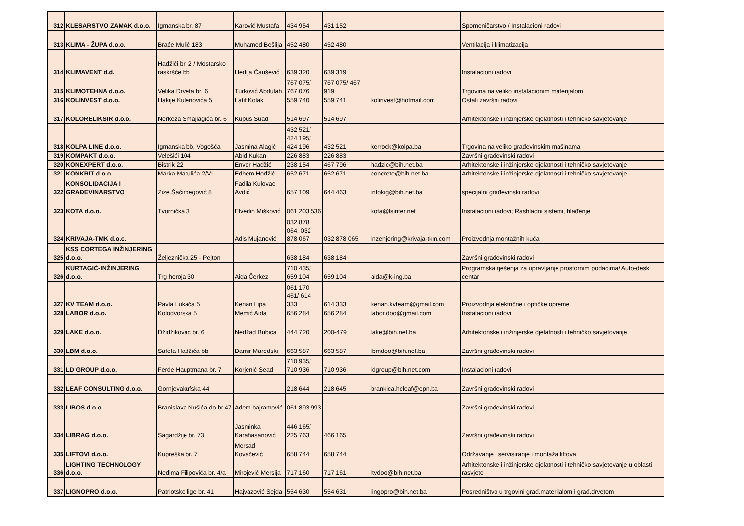| 312 | KLESARSTVO ZAMAK d.o.o. | Igmanska br. 87 | Karović Mustafa | 434 954 | 431 152 | | Spomeničarstvo / Instalacioni radovi |
| 313 | KLIMA - ŽUPA d.o.o. | Braće Mulić 183 | Muhamed Bešlija | 452 480 | 452 480 | | Ventilacija i klimatizacija |
| 314 | KLIMAVENT d.d. | Hadžići br. 2 / Mostarsko raskršće bb | Hedija Čaušević | 639 320 | 639 319 | | Instalacioni radovi |
| 315 | KLIMOTEHNA d.o.o. | Velika Drveta br. 6 | Turković Abdulah | 767 075/ 767 076 | 767 075/ 467 919 | | Trgovina na veliko instalacionim materijalom |
| 316 | KOLINVEST d.o.o. | Hakije Kulenovića 5 | Latif Kolak | 559 740 | 559 741 | kolinvest@hotmail.com | Ostali završni radovi |
| 317 | KOLORELIKSIR d.o.o. | Nerkeza Smajlagića br. 6 | Kupus Suad | 514 697 | 514 697 | | Arhitektonske i inžinjerske djelatnosti i tehničko savjetovanje |
| 318 | KOLPA LINE d.o.o. | Igmanska bb, Vogošća | Jasmina Alagić | 432 521/ 424 195/ 424 196 | 432 521 | kerrock@kolpa.ba | Trgovina na veliko građevinskim mašinama |
| 319 | KOMPAKT d.o.o. | Velešići 104 | Abid Kukan | 226 883 | 226 883 | | Završni građevinski radovi |
| 320 | KONEXPERT d.o.o. | Bistrik 22 | Enver Hadžić | 238 154 | 467 796 | hadzic@bih.net.ba | Arhitektonske i inžinjerske djelatnosti i tehničko savjetovanje |
| 321 | KONKRIT d.o.o. | Marka Marulića 2/VI | Edhem Hodžić | 652 671 | 652 671 | concrete@bih.net.ba | Arhitektonske i inžinjerske djelatnosti i tehničko savjetovanje |
| 322 | KONSOLIDACIJA I GRAĐEVINARSTVO | Zize Šaćirbegović 8 | Fadila Kulovac Avdić | 657 109 | 644 463 | infokig@bih.net.ba | specijalni građevinski radovi |
| 323 | KOTA d.o.o. | Tvornička 3 | Elvedin Mišković | 061 203 536 | | kota@lsinter.net | Instalacioni radovi; Rashladni sistemi, hlađenje |
| 324 | KRIVAJA-TMK d.o.o. | | Adis Mujanović | 032 878 064, 032 878 067 | 032 878 065 | inzenjering@krivaja-tkm.com | Proizvodnja montažnih kuća |
| 325 | KSS CORTEGA INŽINJERING d.o.o. | Željeznička 25 - Pejton | | 638 184 | 638 184 | | Završni građevinski radovi |
| 326 | KURTAGIĆ-INŽINJERING d.o.o. | Trg heroja 30 | Aida Čerkez | 710 435/ 659 104 | 659 104 | aida@k-ing.ba | Programska rješenja za upravljanje prostornim podacima/ Auto-desk centar |
| 327 | KV TEAM d.o.o. | Pavla Lukača 5 | Kenan Lipa | 061 170 461/ 614 333 | 614 333 | kenan.kvteam@gmail.com | Proizvodnja električne i optičke opreme |
| 328 | LABOR d.o.o. | Kolodvorska 5 | Memić Aida | 656 284 | 656 284 | labor.doo@gmail.com | Instalacioni radovi |
| 329 | LAKE d.o.o. | Džidžikovac br. 6 | Nedžad Bubica | 444 720 | 200-479 | lake@bih.net.ba | Arhitektonske i inžinjerske djelatnosti i tehničko savjetovanje |
| 330 | LBM d.o.o. | Safeta Hadžića bb | Damir Maredski | 663 587 | 663 587 | lbmdoo@bih.net.ba | Završni građevinski radovi |
| 331 | LD GROUP d.o.o. | Ferde Hauptmana br. 7 | Korjenić Sead | 710 935/ 710 936 | 710 936 | ldgroup@bih.net.com | Instalacioni radovi |
| 332 | LEAF CONSULTING d.o.o. | Gornjevakufska 44 | | 218 644 | 218 645 | brankica.hcleaf@epn.ba | Završni građevinski radovi |
| 333 | LIBOS d.o.o. | Branislava Nušića do br.47 | Adem bajramović | 061 893 993 | | | Završni građevinski radovi |
| 334 | LIBRAG d.o.o. | Sagardžije br. 73 | Jasminka Karahasanović | 446 165/ 225 763 | 466 165 | | Završni građevinski radovi |
| 335 | LIFTOVI d.o.o. | Kupreška br. 7 | Mersad Kovačević | 658 744 | 658 744 | | Održavanje i servisiranje i montaža liftova |
| 336 | LIGHTING TECHNOLOGY d.o.o. | Nedima Filipovića br. 4/a | Mirojević Mersija | 717 160 | 717 161 | ltvdoo@bih.net.ba | Arhitektonske i inžinjerske djelatnosti i tehničko savjetovanje u oblasti rasvjete |
| 337 | LIGNOPRO d.o.o. | Patriotske lige br. 41 | Hajvazović Sejda | 554 630 | 554 631 | lingopro@bih.net.ba | Posredništvo u trgovini građ.materijalom i građ.drvetom |